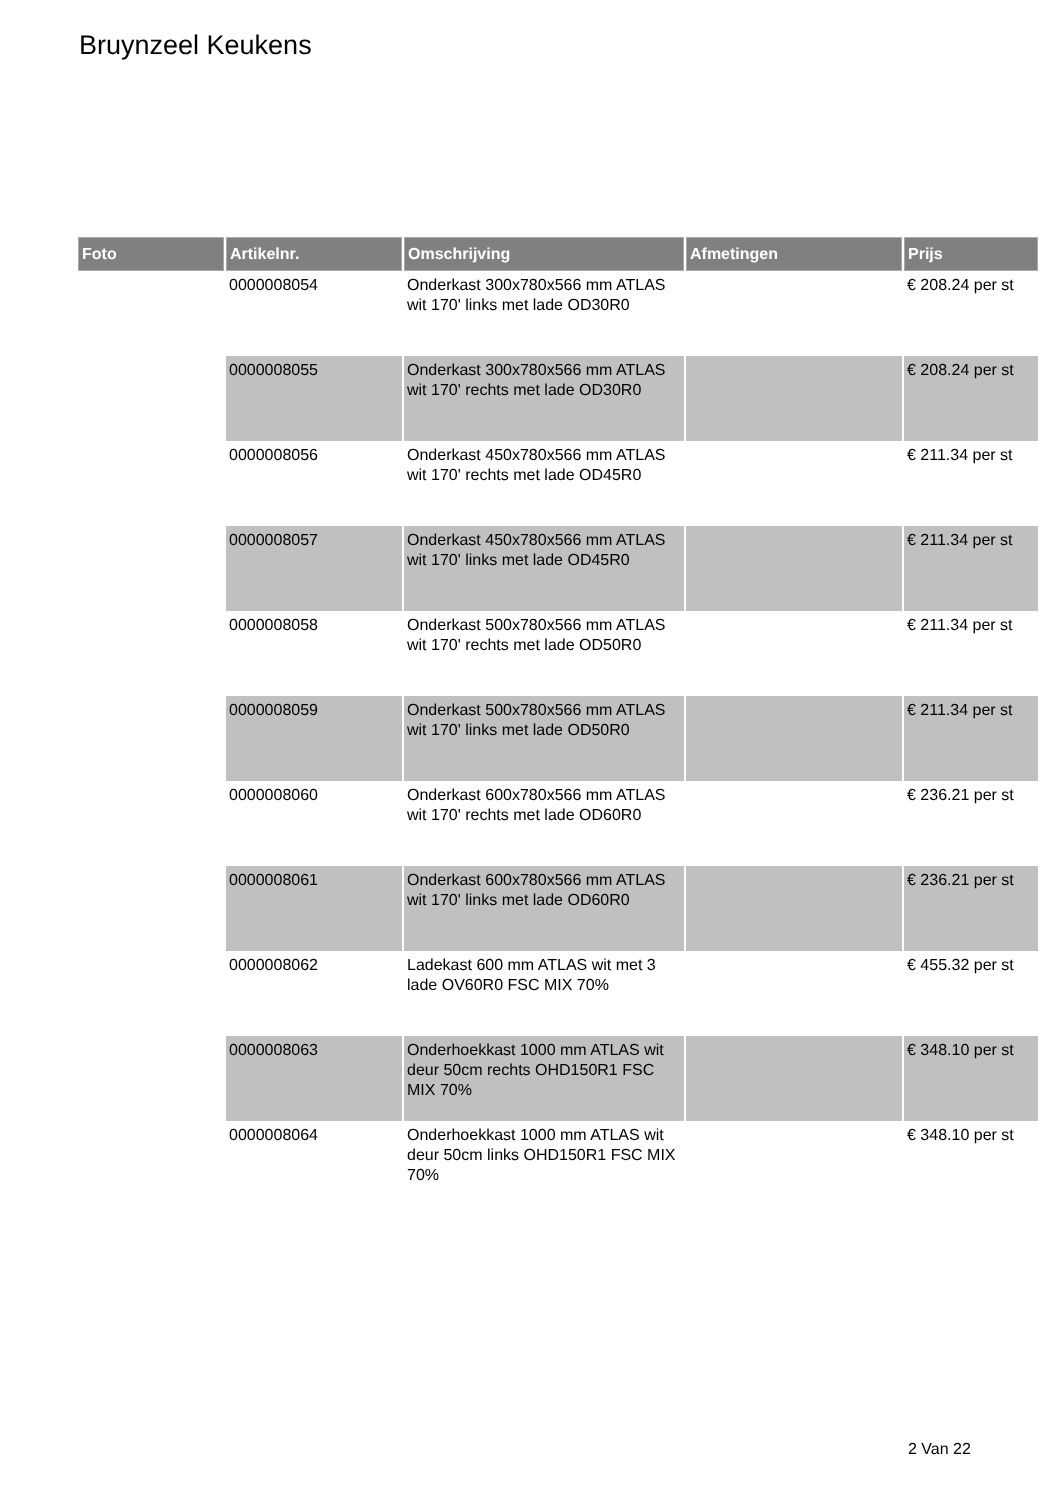Bruynzeel Keukens
| Foto | Artikelnr. | Omschrijving | Afmetingen | Prijs |
| --- | --- | --- | --- | --- |
| | 0000008054 | Onderkast 300x780x566 mm ATLAS wit 170' links met lade OD30R0 | | € 208.24 per st |
| | 0000008055 | Onderkast 300x780x566 mm ATLAS wit 170' rechts met lade OD30R0 | | € 208.24 per st |
| | 0000008056 | Onderkast 450x780x566 mm ATLAS wit 170' rechts met lade OD45R0 | | € 211.34 per st |
| | 0000008057 | Onderkast 450x780x566 mm ATLAS wit 170' links met lade OD45R0 | | € 211.34 per st |
| | 0000008058 | Onderkast 500x780x566 mm ATLAS wit 170' rechts met lade OD50R0 | | € 211.34 per st |
| | 0000008059 | Onderkast 500x780x566 mm ATLAS wit 170' links met lade OD50R0 | | € 211.34 per st |
| | 0000008060 | Onderkast 600x780x566 mm ATLAS wit 170' rechts met lade OD60R0 | | € 236.21 per st |
| | 0000008061 | Onderkast 600x780x566 mm ATLAS wit 170' links met lade OD60R0 | | € 236.21 per st |
| | 0000008062 | Ladekast 600 mm ATLAS wit met 3 lade OV60R0 FSC MIX 70% | | € 455.32 per st |
| | 0000008063 | Onderhoekkast 1000 mm ATLAS wit deur 50cm rechts OHD150R1 FSC MIX 70% | | € 348.10 per st |
| | 0000008064 | Onderhoekkast 1000 mm ATLAS wit deur 50cm links OHD150R1 FSC MIX 70% | | € 348.10 per st |
2 Van 22